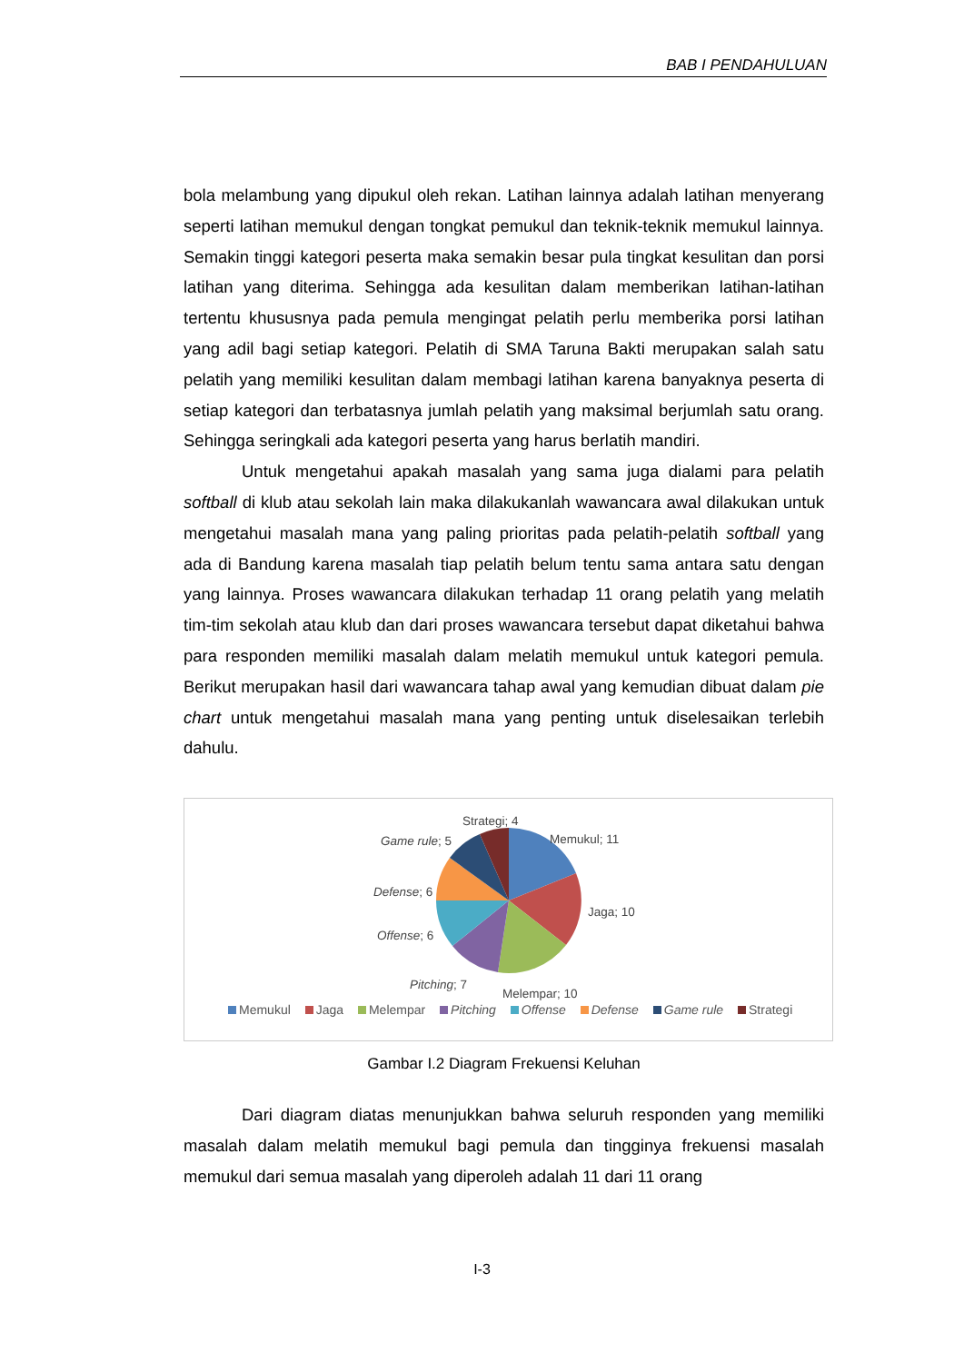BAB I PENDAHULUAN
bola melambung yang dipukul oleh rekan. Latihan lainnya adalah latihan menyerang seperti latihan memukul dengan tongkat pemukul dan teknik-teknik memukul lainnya. Semakin tinggi kategori peserta maka semakin besar pula tingkat kesulitan dan porsi latihan yang diterima. Sehingga ada kesulitan dalam memberikan latihan-latihan tertentu khususnya pada pemula mengingat pelatih perlu memberika porsi latihan yang adil bagi setiap kategori. Pelatih di SMA Taruna Bakti merupakan salah satu pelatih yang memiliki kesulitan dalam membagi latihan karena banyaknya peserta di setiap kategori dan terbatasnya jumlah pelatih yang maksimal berjumlah satu orang. Sehingga seringkali ada kategori peserta yang harus berlatih mandiri.
Untuk mengetahui apakah masalah yang sama juga dialami para pelatih softball di klub atau sekolah lain maka dilakukanlah wawancara awal dilakukan untuk mengetahui masalah mana yang paling prioritas pada pelatih-pelatih softball yang ada di Bandung karena masalah tiap pelatih belum tentu sama antara satu dengan yang lainnya. Proses wawancara dilakukan terhadap 11 orang pelatih yang melatih tim-tim sekolah atau klub dan dari proses wawancara tersebut dapat diketahui bahwa para responden memiliki masalah dalam melatih memukul untuk kategori pemula. Berikut merupakan hasil dari wawancara tahap awal yang kemudian dibuat dalam pie chart untuk mengetahui masalah mana yang penting untuk diselesaikan terlebih dahulu.
Strategi; 4
Memukul; 11
Game rule; 5
Defense; 6
Jaga; 10
Offense; 6
Pitching; 7
Melempar; 10
Memukul Jaga Melempar Pitching Offense Defense Game rule Strategi
Gambar I.2 Diagram Frekuensi Keluhan
Dari diagram diatas menunjukkan bahwa seluruh responden yang memiliki masalah dalam melatih memukul bagi pemula dan tingginya frekuensi masalah memukul dari semua masalah yang diperoleh adalah 11 dari 11 orang
I-3